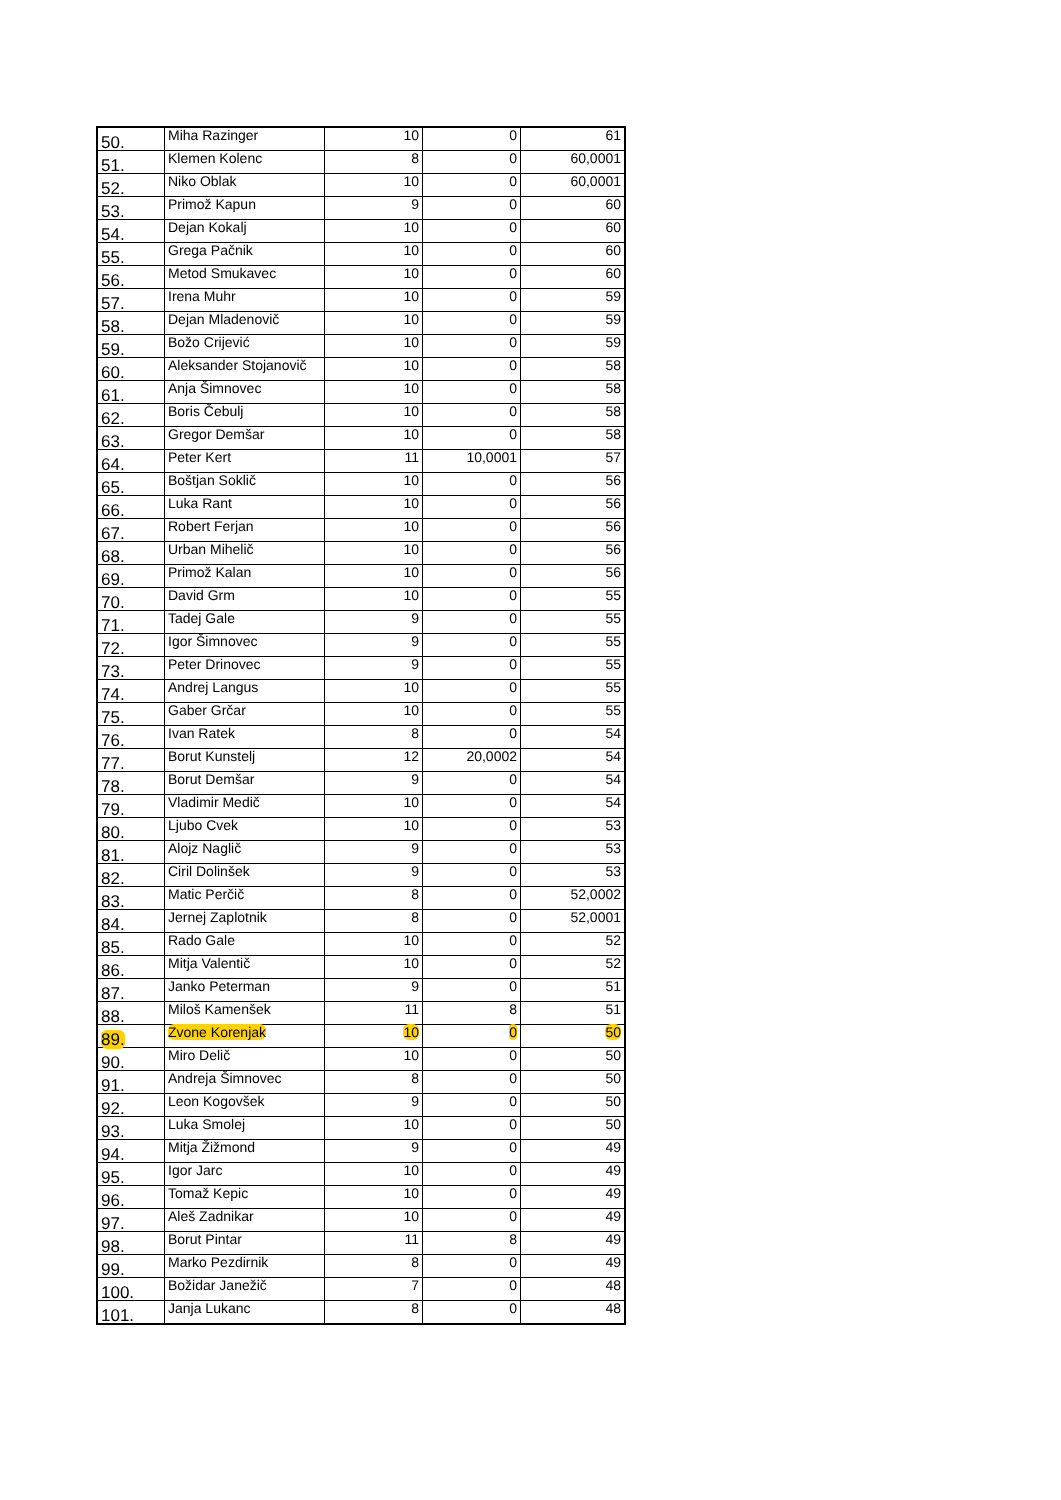| 50. | Miha Razinger | 10 | 0 | 61 |
| 51. | Klemen Kolenc | 8 | 0 | 60,0001 |
| 52. | Niko Oblak | 10 | 0 | 60,0001 |
| 53. | Primož Kapun | 9 | 0 | 60 |
| 54. | Dejan Kokalj | 10 | 0 | 60 |
| 55. | Grega Pačnik | 10 | 0 | 60 |
| 56. | Metod Smukavec | 10 | 0 | 60 |
| 57. | Irena Muhr | 10 | 0 | 59 |
| 58. | Dejan Mladenovič | 10 | 0 | 59 |
| 59. | Božo Crijević | 10 | 0 | 59 |
| 60. | Aleksander Stojanovič | 10 | 0 | 58 |
| 61. | Anja Šimnovec | 10 | 0 | 58 |
| 62. | Boris Čebulj | 10 | 0 | 58 |
| 63. | Gregor Demšar | 10 | 0 | 58 |
| 64. | Peter Kert | 11 | 10,0001 | 57 |
| 65. | Boštjan Soklič | 10 | 0 | 56 |
| 66. | Luka Rant | 10 | 0 | 56 |
| 67. | Robert Ferjan | 10 | 0 | 56 |
| 68. | Urban Mihelič | 10 | 0 | 56 |
| 69. | Primož Kalan | 10 | 0 | 56 |
| 70. | David Grm | 10 | 0 | 55 |
| 71. | Tadej Gale | 9 | 0 | 55 |
| 72. | Igor Šimnovec | 9 | 0 | 55 |
| 73. | Peter Drinovec | 9 | 0 | 55 |
| 74. | Andrej Langus | 10 | 0 | 55 |
| 75. | Gaber Grčar | 10 | 0 | 55 |
| 76. | Ivan Ratek | 8 | 0 | 54 |
| 77. | Borut Kunstelj | 12 | 20,0002 | 54 |
| 78. | Borut Demšar | 9 | 0 | 54 |
| 79. | Vladimir Medič | 10 | 0 | 54 |
| 80. | Ljubo Cvek | 10 | 0 | 53 |
| 81. | Alojz Naglič | 9 | 0 | 53 |
| 82. | Ciril Dolinšek | 9 | 0 | 53 |
| 83. | Matic Perčič | 8 | 0 | 52,0002 |
| 84. | Jernej Zaplotnik | 8 | 0 | 52,0001 |
| 85. | Rado Gale | 10 | 0 | 52 |
| 86. | Mitja Valentič | 10 | 0 | 52 |
| 87. | Janko Peterman | 9 | 0 | 51 |
| 88. | Miloš Kamenšek | 11 | 8 | 51 |
| 89. | Zvone Korenjak | 10 | 0 | 50 |
| 90. | Miro Delič | 10 | 0 | 50 |
| 91. | Andreja Šimnovec | 8 | 0 | 50 |
| 92. | Leon Kogovšek | 9 | 0 | 50 |
| 93. | Luka Smolej | 10 | 0 | 50 |
| 94. | Mitja Žižmond | 9 | 0 | 49 |
| 95. | Igor Jarc | 10 | 0 | 49 |
| 96. | Tomaž Kepic | 10 | 0 | 49 |
| 97. | Aleš Zadnikar | 10 | 0 | 49 |
| 98. | Borut Pintar | 11 | 8 | 49 |
| 99. | Marko Pezdirnik | 8 | 0 | 49 |
| 100. | Božidar Janežič | 7 | 0 | 48 |
| 101. | Janja Lukanc | 8 | 0 | 48 |